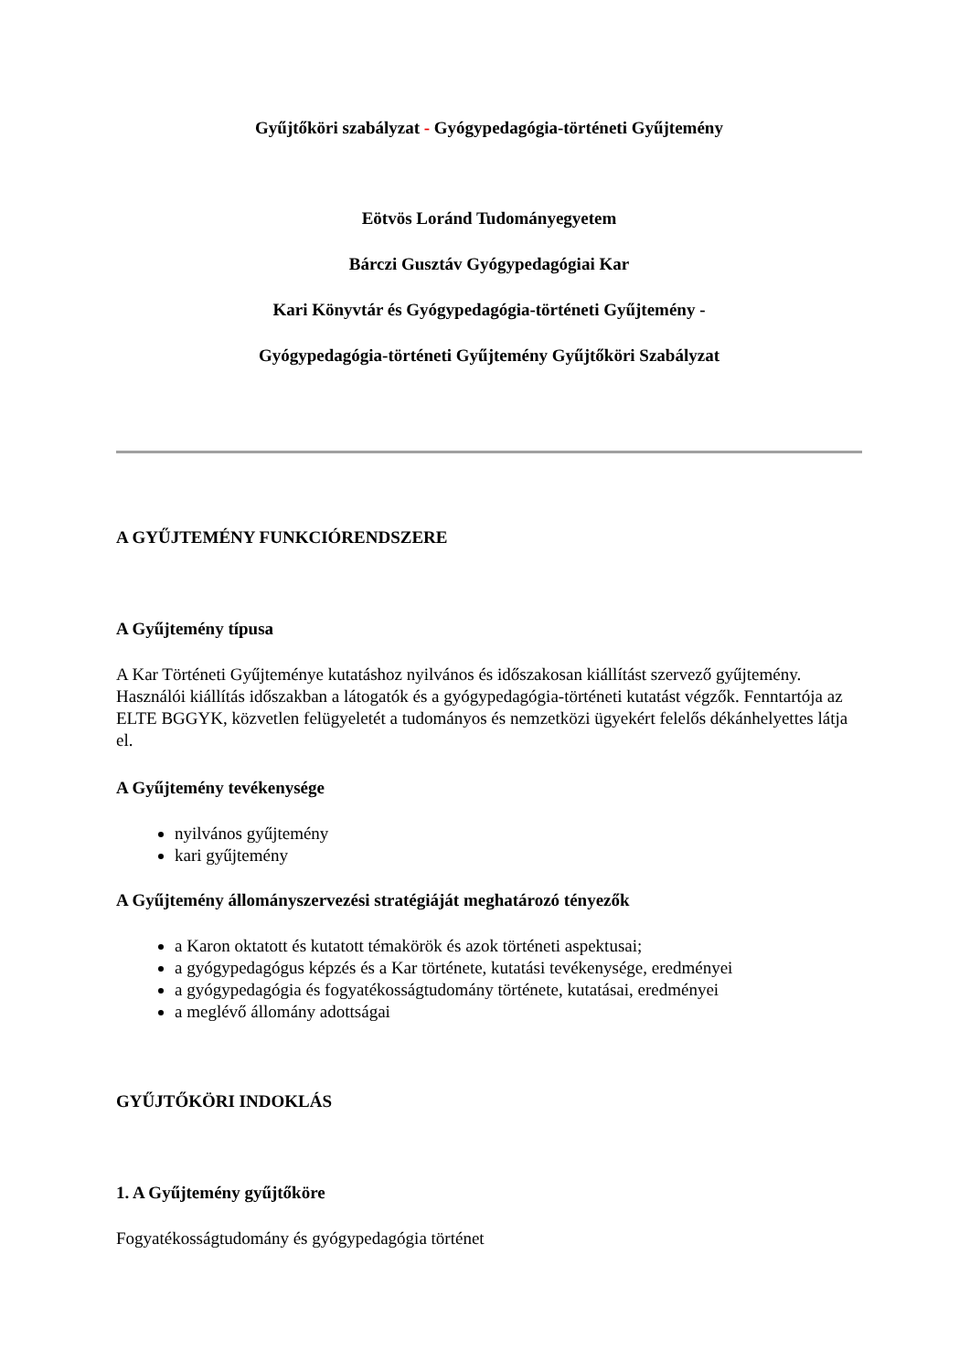Gyűjtőköri szabályzat - Gyógypedagógia-történeti Gyűjtemény
Eötvös Loránd Tudományegyetem
Bárczi Gusztáv Gyógypedagógiai Kar
Kari Könyvtár és Gyógypedagógia-történeti Gyűjtemény -
Gyógypedagógia-történeti Gyűjtemény Gyűjtőköri Szabályzat
A GYŰJTEMÉNY FUNKCIÓRENDSZERE
A Gyűjtemény típusa
A Kar Történeti Gyűjteménye kutatáshoz nyilvános és időszakosan kiállítást szervező gyűjtemény. Használói kiállítás időszakban a látogatók és a gyógypedagógia-történeti kutatást végzők. Fenntartója az ELTE BGGYK, közvetlen felügyeletét a tudományos és nemzetközi ügyekért felelős dékánhelyettes látja el.
A Gyűjtemény tevékenysége
nyilvános gyűjtemény
kari gyűjtemény
A Gyűjtemény állományszervezési stratégiáját meghatározó tényezők
a Karon oktatott és kutatott témakörök és azok történeti aspektusai;
a gyógypedagógus képzés és a Kar története, kutatási tevékenysége, eredményei
a gyógypedagógia és fogyatékosságtudomány története, kutatásai, eredményei
a meglévő állomány adottságai
GYŰJTŐKÖRI INDOKLÁS
1. A Gyűjtemény gyűjtőköre
Fogyatékosságtudomány és gyógypedagógia történet